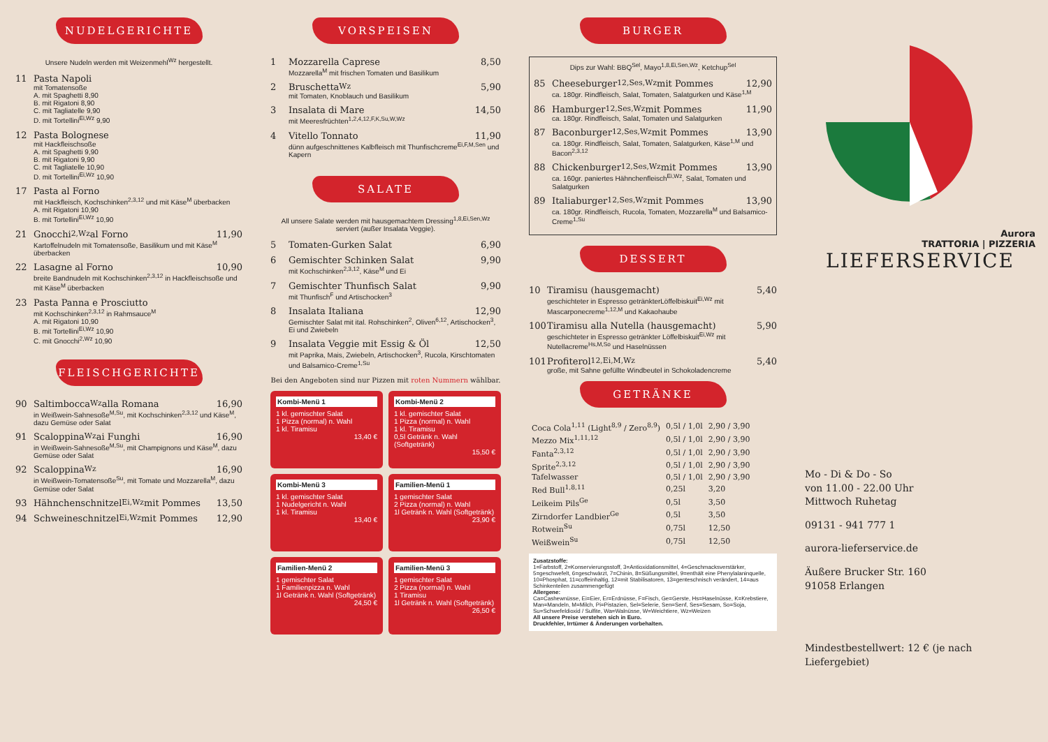NUDELGERICHTE
Unsere Nudeln werden mit Weizenmehl<sup>Wz</sup> hergestellt.
11 Pasta Napoli
mit Tomatensoße
A. mit Spaghetti 8,90
B. mit Rigatoni 8,90
C. mit Tagliatelle 9,90
D. mit Tortellini<sup>Ei,Wz</sup> 9,90
12 Pasta Bolognese
mit Hackfleischsoße
A. mit Spaghetti 9,90
B. mit Rigatoni 9,90
C. mit Tagliatelle 10,90
D. mit Tortellini<sup>Ei,Wz</sup> 10,90
17 Pasta al Forno
mit Hackfleisch, Kochschinken<sup>2,3,12</sup> und mit Käse<sup>M</sup> überbacken
A. mit Rigatoni 10,90
B. mit Tortellini<sup>Ei,Wz</sup> 10,90
21 Gnocchi<sup>2,Wz</sup> al Forno 11,90
Kartoffelnudeln mit Tomatensoße, Basilikum und mit Käse<sup>M</sup> überbacken
22 Lasagne al Forno 10,90
breite Bandnudeln mit Kochschinken<sup>2,3,12</sup> in Hackfleischsoße und mit Käse<sup>M</sup> überbacken
23 Pasta Panna e Prosciutto
mit Kochschinken<sup>2,3,12</sup> in Rahmsauce<sup>M</sup>
A. mit Rigatoni 10,90
B. mit Tortellini<sup>Ei,Wz</sup> 10,90
C. mit Gnocchi<sup>2,Wz</sup> 10,90
FLEISCHGERICHTE
90 Saltimbocca<sup>Wz</sup> alla Romana 16,90
in Weißwein-Sahnesoße<sup>M,Su</sup>, mit Kochschinken<sup>2,3,12</sup> und Käse<sup>M</sup>, dazu Gemüse oder Salat
91 Scaloppina<sup>Wz</sup> ai Funghi 16,90
in Weißwein-Sahnesoße<sup>M,Su</sup>, mit Champignons und Käse<sup>M</sup>, dazu Gemüse oder Salat
92 Scaloppina<sup>Wz</sup> 16,90
in Weißwein-Tomatensoße<sup>Su</sup>, mit Tomate und Mozzarella<sup>M</sup>, dazu Gemüse oder Salat
93 Hähnchenschnitzel<sup>Ei,Wz</sup> mit Pommes 13,50
94 Schweineschnitzel<sup>Ei,Wz</sup> mit Pommes 12,90
VORSPEISEN
1 Mozzarella Caprese 8,50
Mozzarella<sup>M</sup> mit frischen Tomaten und Basilikum
2 Bruschetta<sup>Wz</sup> 5,90
mit Tomaten, Knoblauch und Basilikum
3 Insalata di Mare 14,50
mit Meeresfrüchten<sup>1,2,4,12,F,K,Su,W,Wz</sup>
4 Vitello Tonnato 11,90
dünn aufgeschnittenes Kalbfleisch mit Thunfischcreme<sup>Ei,F,M,Sen</sup> und Kapern
SALATE
All unsere Salate werden mit hausgemachtem Dressing<sup>1,8,Ei,Sen,Wz</sup> serviert (außer Insalata Veggie).
5 Tomaten-Gurken Salat 6,90
6 Gemischter Schinken Salat 9,90
mit Kochschinken<sup>2,3,12</sup>, Käse<sup>M</sup> und Ei
7 Gemischter Thunfisch Salat 9,90
mit Thunfisch<sup>F</sup> und Artischocken<sup>3</sup>
8 Insalata Italiana 12,90
Gemischter Salat mit ital. Rohschinken<sup>2</sup>, Oliven<sup>6,12</sup>, Artischocken<sup>3</sup>, Ei und Zwiebeln
9 Insalata Veggie mit Essig & Öl 12,50
mit Paprika, Mais, Zwiebeln, Artischocken<sup>3</sup>, Rucola, Kirschtomaten und Balsamico-Creme<sup>1,Su</sup>
Bei den Angeboten sind nur Pizzen mit roten Nummern wählbar.
Kombi-Menü 1
1 kl. gemischter Salat
1 Pizza (normal) n. Wahl
1 kl. Tiramisu
13,40 €
Kombi-Menü 2
1 kl. gemischter Salat
1 Pizza (normal) n. Wahl
1 kl. Tiramisu
0,5l Getränk n. Wahl (Softgetränk)
15,50 €
Kombi-Menü 3
1 kl. gemischter Salat
1 Nudelgericht n. Wahl
1 kl. Tiramisu
13,40 €
Familien-Menü 1
1 gemischter Salat
2 Pizza (normal) n. Wahl
1l Getränk n. Wahl (Softgetränk)
23,90 €
Familien-Menü 2
1 gemischter Salat
1 Familienpizza n. Wahl
1l Getränk n. Wahl (Softgetränk)
24,50 €
Familien-Menü 3
1 gemischter Salat
2 Pizza (normal) n. Wahl
1 Tiramisu
1l Getränk n. Wahl (Softgetränk)
26,50 €
BURGER
Dips zur Wahl: BBQ<sup>Sel</sup>, Mayo<sup>1,8,Ei,Sen,Wz</sup>, Ketchup<sup>Sel</sup>
85 Cheeseburger<sup>12,Ses,Wz</sup> mit Pommes 12,90
ca. 180gr. Rindfleisch, Salat, Tomaten, Salatgurken und Käse<sup>1,M</sup>
86 Hamburger<sup>12,Ses,Wz</sup> mit Pommes 11,90
ca. 180gr. Rindfleisch, Salat, Tomaten und Salatgurken
87 Baconburger<sup>12,Ses,Wz</sup> mit Pommes 13,90
ca. 180gr. Rindfleisch, Salat, Tomaten, Salatgurken, Käse<sup>1,M</sup> und Bacon<sup>2,3,12</sup>
88 Chickenburger<sup>12,Ses,Wz</sup> mit Pommes 13,90
ca. 160gr. paniertes Hähnchenfleisch<sup>Ei,Wz</sup>, Salat, Tomaten und Salatgurken
89 Italiaburger<sup>12,Ses,Wz</sup> mit Pommes 13,90
ca. 180gr. Rindfleisch, Rucola, Tomaten, Mozzarella<sup>M</sup> und Balsamico-Creme<sup>1,Su</sup>
DESSERT
10 Tiramisu (hausgemacht) 5,40
geschichteter in Espresso getränkterLöffelbiskuit<sup>Ei,Wz</sup> mit Mascarponecreme<sup>1,12,M</sup> und Kakaohaube
100 Tiramisu alla Nutella (hausgemacht) 5,90
geschichteter in Espresso getränkter Löffelbiskuit<sup>Ei,Wz</sup> mit Nutellacreme<sup>Hs,M,So</sup> und Haselnüssen
101 Profiterol<sup>12,Ei,M,Wz</sup> 5,40
große, mit Sahne gefüllte Windbeutel in Schokoladencreme
GETRÄNKE
| Coca Cola<sup>1,11</sup> (Light<sup>8,9</sup> / Zero<sup>8,9</sup>) | 0,5l / 1,0l | 2,90 / 3,90 |
| Mezzo Mix<sup>1,11,12</sup> | 0,5l / 1,0l | 2,90 / 3,90 |
| Fanta<sup>2,3,12</sup> | 0,5l / 1,0l | 2,90 / 3,90 |
| Sprite<sup>2,3,12</sup> | 0,5l / 1,0l | 2,90 / 3,90 |
| Tafelwasser | 0,5l / 1,0l | 2,90 / 3,90 |
| Red Bull<sup>1,8,11</sup> | 0,25l | 3,20 |
| Leikeim Pils<sup>Ge</sup> | 0,5l | 3,50 |
| Zirndorfer Landbier<sup>Ge</sup> | 0,5l | 3,50 |
| Rotwein<sup>Su</sup> | 0,75l | 12,50 |
| Weißwein<sup>Su</sup> | 0,75l | 12,50 |
Zusatzstoffe:
1=Farbstoff, 2=Konservierungsstoff, 3=Antioxidationsmittel, 4=Geschmacksverstärker, 5=geschwefelt, 6=geschwärzt, 7=Chinin, 8=Süßungsmittel, 9=enthält eine Phenylalaninquelle, 10=Phosphat, 11=coffeinhaltig, 12=mit Stabilisatoren, 13=genteschnisch verändert, 14=aus Schinkenteilen zusammengefügt
Allergene:
Ca=Cashewnüsse, Ei=Eier, Er=Erdnüsse, F=Fisch, Ge=Gerste, Hs=Haselnüsse, K=Krebstiere, Man=Mandeln, M=Milch, Pi=Pistazien, Sel=Selerie, Sen=Senf, Ses=Sesam, So=Soja, Su=Schwefeldioxid / Sulfite, Wa=Walnüsse, W=Weichtiere, Wz=Weizen
All unsere Preise verstehen sich in Euro.
Druckfehler, Irrtümer & Änderungen vorbehalten.
Aurora
TRATTORIA | PIZZERIA
LIEFERSERVICE
Mo - Di & Do - So
von 11.00 - 22.00 Uhr
Mittwoch Ruhetag
09131 - 941 777 1
aurora-lieferservice.de
Äußere Brucker Str. 160
91058 Erlangen
Mindestbestellwert: 12 € (je nach Liefergebiet)